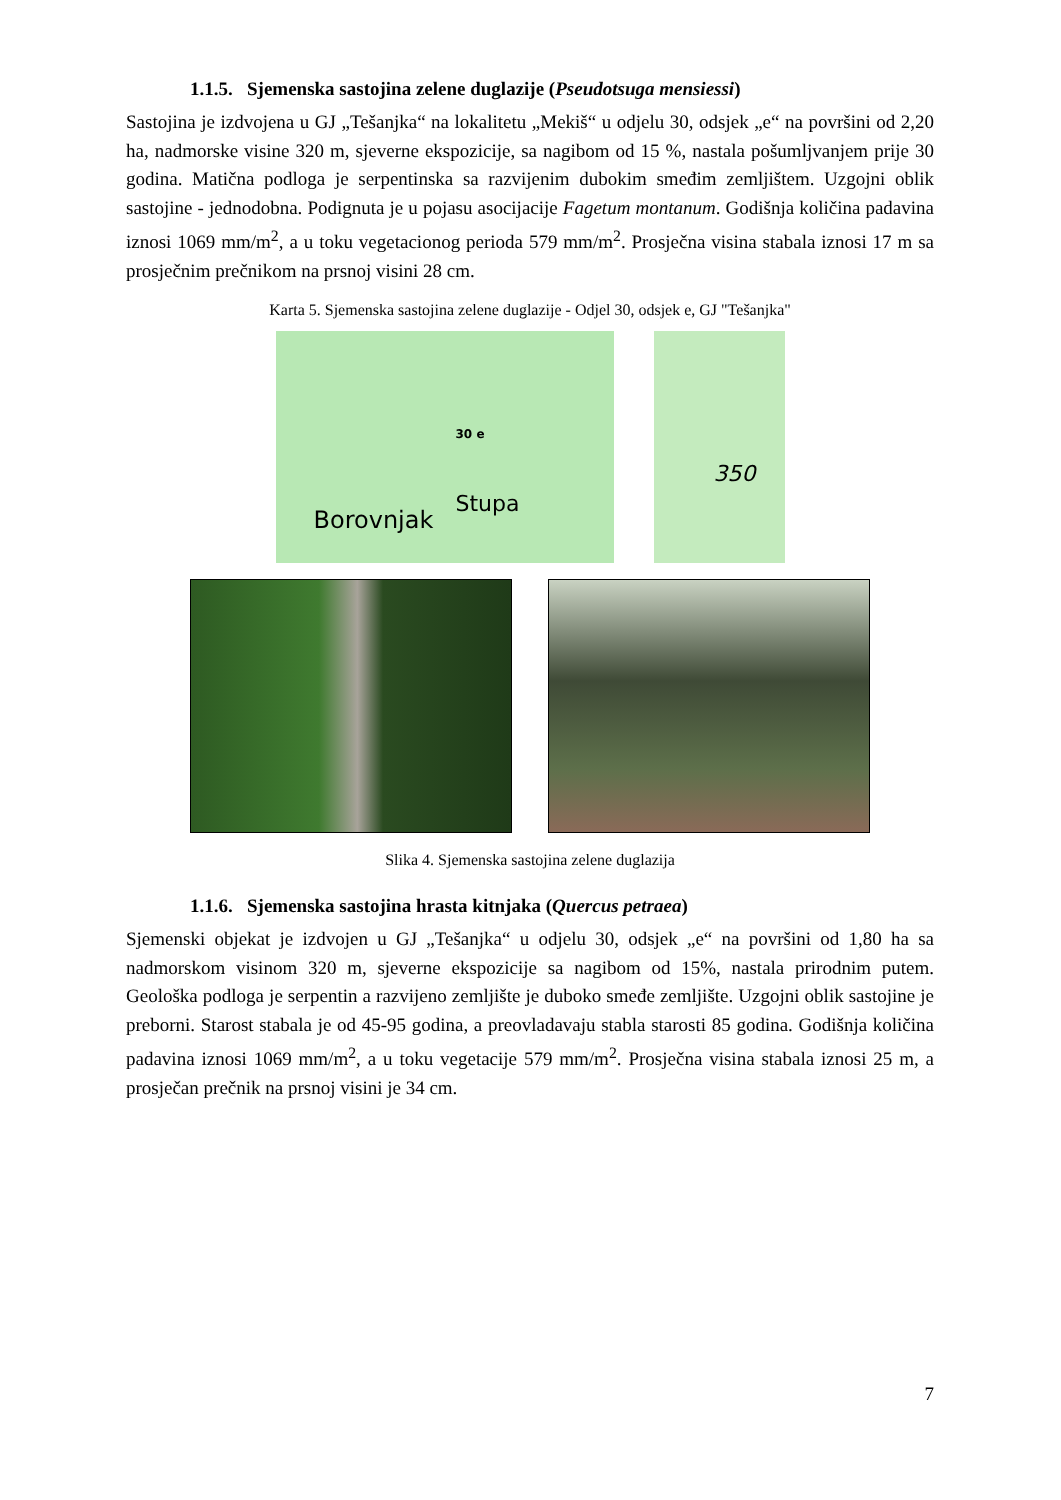1.1.5. Sjemenska sastojina zelene duglazije (Pseudotsuga mensiessi)
Sastojina je izdvojena u GJ „Tešanjka“ na lokalitetu „Mekiš“ u odjelu 30, odsjek „e“ na površini od 2,20 ha, nadmorske visine 320 m, sjeverne ekspozicije, sa nagibom od 15 %, nastala pošumljvanjem prije 30 godina. Matična podloga je serpentinska sa razvijenim dubokim smeđim zemljištem. Uzgojni oblik sastojine - jednodobna. Podignuta je u pojasu asocijacije Fagetum montanum. Godišnja količina padavina iznosi 1069 mm/m<sup>2</sup>, a u toku vegetacionog perioda 579 mm/m<sup>2</sup>. Prosječna visina stabala iznosi 17 m sa prosječnim prečnikom na prsnoj visini 28 cm.
Karta 5. Sjemenska sastojina zelene duglazije - Odjel 30, odsjek e, GJ "Tešanjka"
30 e
Borovnjak
Stupa
350
Slika 4. Sjemenska sastojina zelene duglazija
1.1.6. Sjemenska sastojina hrasta kitnjaka (Quercus petraea)
Sjemenski objekat je izdvojen u GJ „Tešanjka“ u odjelu 30, odsjek „e“ na površini od 1,80 ha sa nadmorskom visinom 320 m, sjeverne ekspozicije sa nagibom od 15%, nastala prirodnim putem. Geološka podloga je serpentin a razvijeno zemljište je duboko smeđe zemljište. Uzgojni oblik sastojine je preborni. Starost stabala je od 45-95 godina, a preovladavaju stabla starosti 85 godina. Godišnja količina padavina iznosi 1069 mm/m<sup>2</sup>, a u toku vegetacije 579 mm/m<sup>2</sup>. Prosječna visina stabala iznosi 25 m, a prosječan prečnik na prsnoj visini je 34 cm.
7